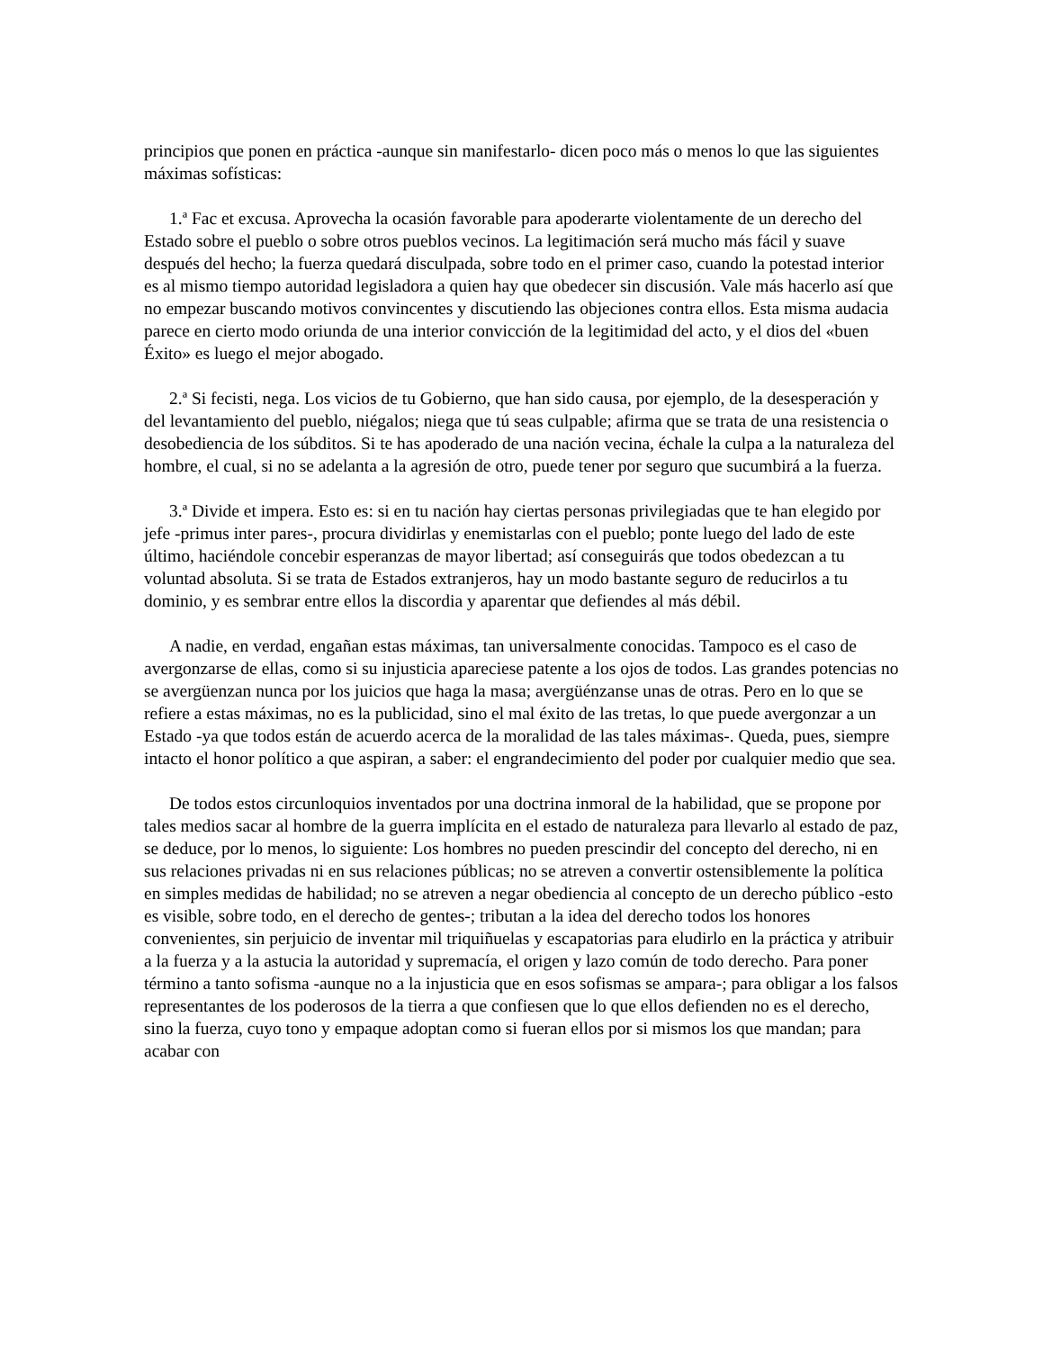principios que ponen en práctica -aunque sin manifestarlo- dicen poco más o menos lo que las siguientes máximas sofísticas:
1.ª Fac et excusa. Aprovecha la ocasión favorable para apoderarte violentamente de un derecho del Estado sobre el pueblo o sobre otros pueblos vecinos. La legitimación será mucho más fácil y suave después del hecho; la fuerza quedará disculpada, sobre todo en el primer caso, cuando la potestad interior es al mismo tiempo autoridad legisladora a quien hay que obedecer sin discusión. Vale más hacerlo así que no empezar buscando motivos convincentes y discutiendo las objeciones contra ellos. Esta misma audacia parece en cierto modo oriunda de una interior convicción de la legitimidad del acto, y el dios del «buen Éxito» es luego el mejor abogado.
2.ª Si fecisti, nega. Los vicios de tu Gobierno, que han sido causa, por ejemplo, de la desesperación y del levantamiento del pueblo, niégalos; niega que tú seas culpable; afirma que se trata de una resistencia o desobediencia de los súbditos. Si te has apoderado de una nación vecina, échale la culpa a la naturaleza del hombre, el cual, si no se adelanta a la agresión de otro, puede tener por seguro que sucumbirá a la fuerza.
3.ª Divide et impera. Esto es: si en tu nación hay ciertas personas privilegiadas que te han elegido por jefe -primus inter pares-, procura dividirlas y enemistarlas con el pueblo; ponte luego del lado de este último, haciéndole concebir esperanzas de mayor libertad; así conseguirás que todos obedezcan a tu voluntad absoluta. Si se trata de Estados extranjeros, hay un modo bastante seguro de reducirlos a tu dominio, y es sembrar entre ellos la discordia y aparentar que defiendes al más débil.
A nadie, en verdad, engañan estas máximas, tan universalmente conocidas. Tampoco es el caso de avergonzarse de ellas, como si su injusticia apareciese patente a los ojos de todos. Las grandes potencias no se avergüenzan nunca por los juicios que haga la masa; avergüénzanse unas de otras. Pero en lo que se refiere a estas máximas, no es la publicidad, sino el mal éxito de las tretas, lo que puede avergonzar a un Estado -ya que todos están de acuerdo acerca de la moralidad de las tales máximas-. Queda, pues, siempre intacto el honor político a que aspiran, a saber: el engrandecimiento del poder por cualquier medio que sea.
De todos estos circunloquios inventados por una doctrina inmoral de la habilidad, que se propone por tales medios sacar al hombre de la guerra implícita en el estado de naturaleza para llevarlo al estado de paz, se deduce, por lo menos, lo siguiente: Los hombres no pueden prescindir del concepto del derecho, ni en sus relaciones privadas ni en sus relaciones públicas; no se atreven a convertir ostensiblemente la política en simples medidas de habilidad; no se atreven a negar obediencia al concepto de un derecho público -esto es visible, sobre todo, en el derecho de gentes-; tributan a la idea del derecho todos los honores convenientes, sin perjuicio de inventar mil triquiñuelas y escapatorias para eludirlo en la práctica y atribuir a la fuerza y a la astucia la autoridad y supremacía, el origen y lazo común de todo derecho. Para poner término a tanto sofisma -aunque no a la injusticia que en esos sofismas se ampara-; para obligar a los falsos representantes de los poderosos de la tierra a que confiesen que lo que ellos defienden no es el derecho, sino la fuerza, cuyo tono y empaque adoptan como si fueran ellos por si mismos los que mandan; para acabar con